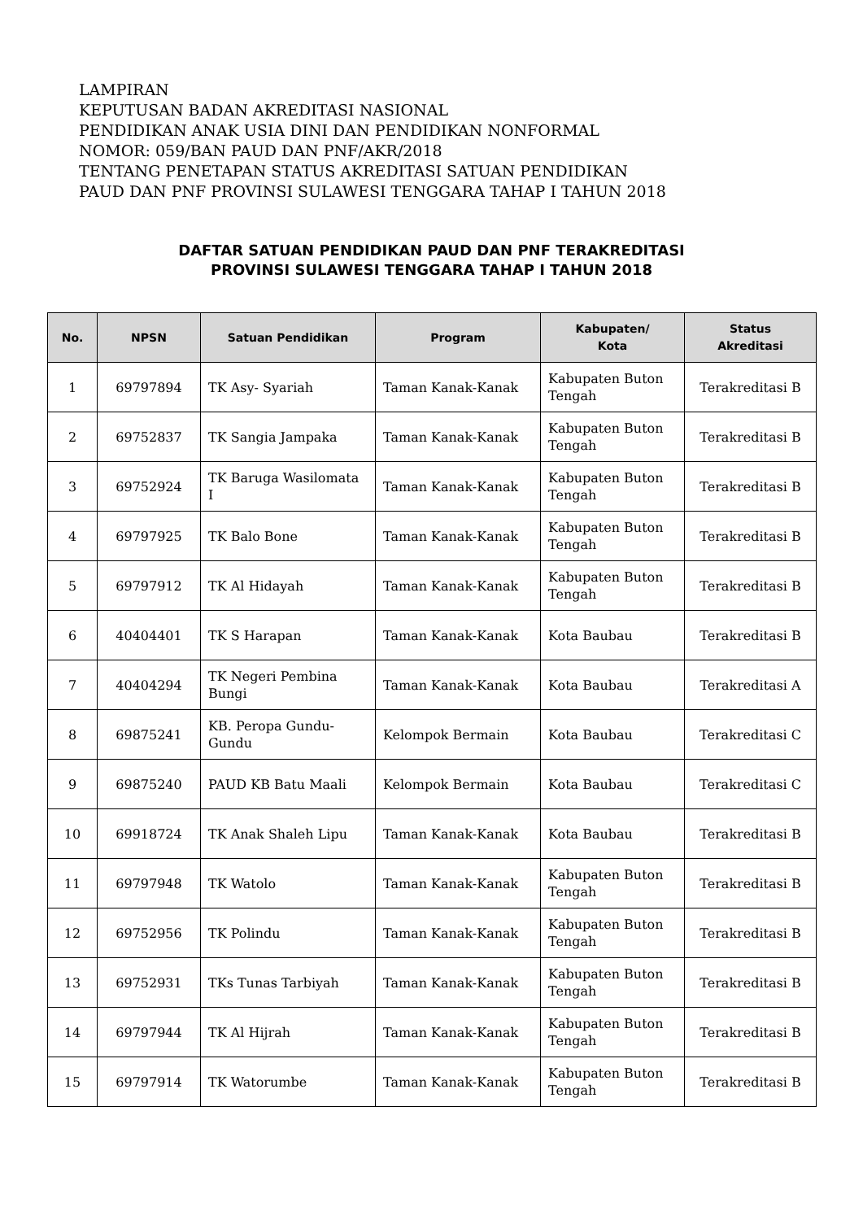LAMPIRAN
KEPUTUSAN BADAN AKREDITASI NASIONAL
PENDIDIKAN ANAK USIA DINI DAN PENDIDIKAN NONFORMAL
NOMOR: 059/BAN PAUD DAN PNF/AKR/2018
TENTANG PENETAPAN STATUS AKREDITASI SATUAN PENDIDIKAN
PAUD DAN PNF PROVINSI SULAWESI TENGGARA TAHAP I TAHUN 2018
DAFTAR SATUAN PENDIDIKAN PAUD DAN PNF TERAKREDITASI
PROVINSI SULAWESI TENGGARA TAHAP I TAHUN 2018
| No. | NPSN | Satuan Pendidikan | Program | Kabupaten/ Kota | Status Akreditasi |
| --- | --- | --- | --- | --- | --- |
| 1 | 69797894 | TK Asy- Syariah | Taman Kanak-Kanak | Kabupaten Buton Tengah | Terakreditasi B |
| 2 | 69752837 | TK Sangia Jampaka | Taman Kanak-Kanak | Kabupaten Buton Tengah | Terakreditasi B |
| 3 | 69752924 | TK Baruga Wasilomata I | Taman Kanak-Kanak | Kabupaten Buton Tengah | Terakreditasi B |
| 4 | 69797925 | TK Balo Bone | Taman Kanak-Kanak | Kabupaten Buton Tengah | Terakreditasi B |
| 5 | 69797912 | TK Al Hidayah | Taman Kanak-Kanak | Kabupaten Buton Tengah | Terakreditasi B |
| 6 | 40404401 | TK S Harapan | Taman Kanak-Kanak | Kota Baubau | Terakreditasi B |
| 7 | 40404294 | TK Negeri Pembina Bungi | Taman Kanak-Kanak | Kota Baubau | Terakreditasi A |
| 8 | 69875241 | KB. Peropa Gundu-Gundu | Kelompok Bermain | Kota Baubau | Terakreditasi C |
| 9 | 69875240 | PAUD KB Batu Maali | Kelompok Bermain | Kota Baubau | Terakreditasi C |
| 10 | 69918724 | TK Anak Shaleh Lipu | Taman Kanak-Kanak | Kota Baubau | Terakreditasi B |
| 11 | 69797948 | TK Watolo | Taman Kanak-Kanak | Kabupaten Buton Tengah | Terakreditasi B |
| 12 | 69752956 | TK Polindu | Taman Kanak-Kanak | Kabupaten Buton Tengah | Terakreditasi B |
| 13 | 69752931 | TKs Tunas Tarbiyah | Taman Kanak-Kanak | Kabupaten Buton Tengah | Terakreditasi B |
| 14 | 69797944 | TK Al Hijrah | Taman Kanak-Kanak | Kabupaten Buton Tengah | Terakreditasi B |
| 15 | 69797914 | TK Watorumbe | Taman Kanak-Kanak | Kabupaten Buton Tengah | Terakreditasi B |